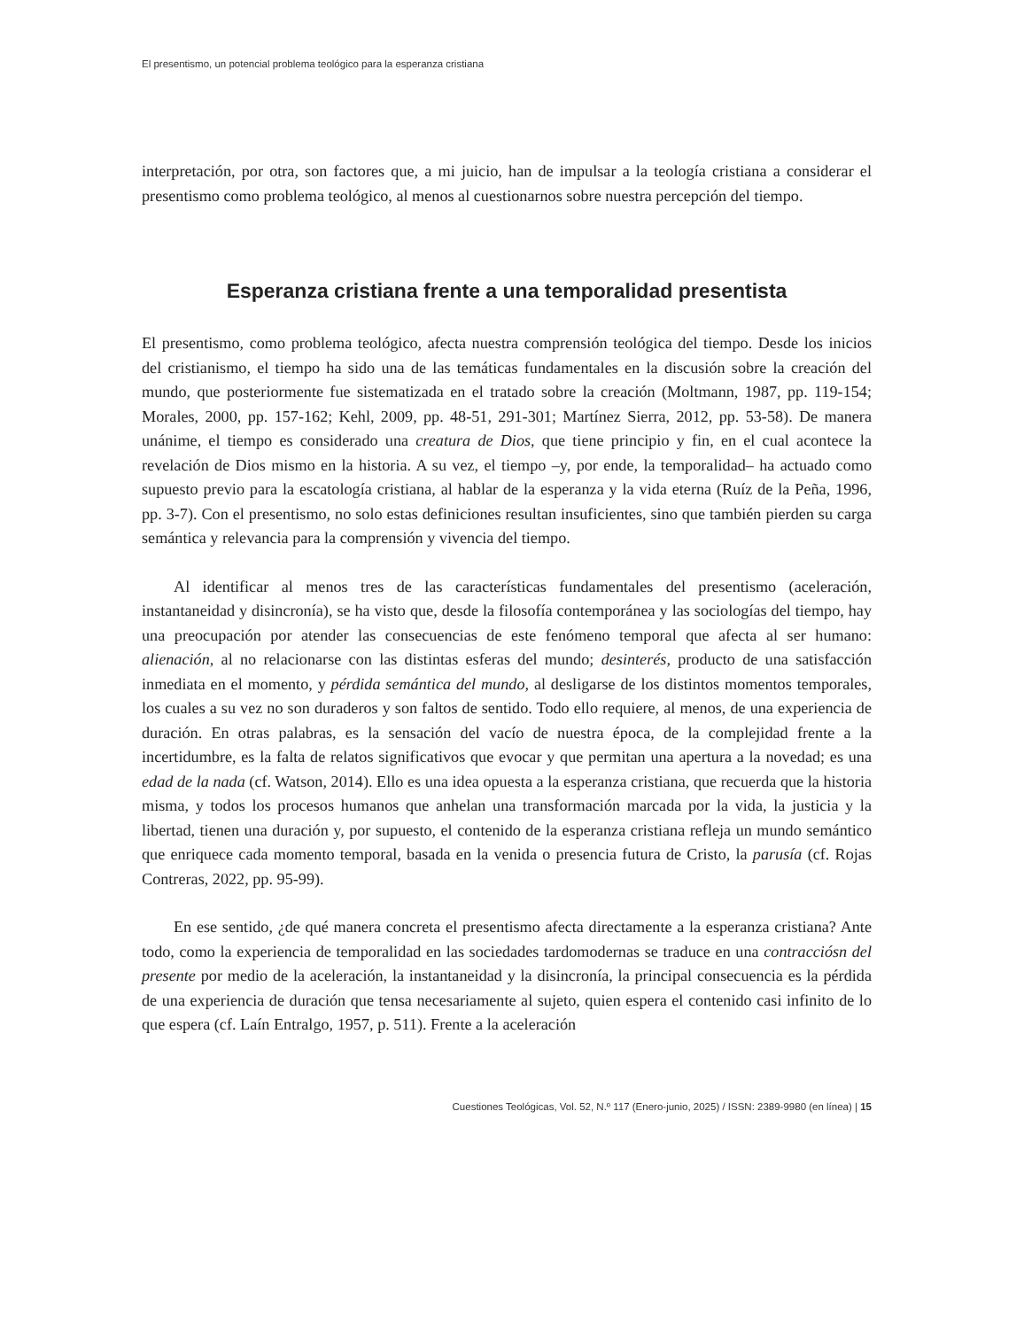El presentismo, un potencial problema teológico para la esperanza cristiana
interpretación, por otra, son factores que, a mi juicio, han de impulsar a la teología cristiana a considerar el presentismo como problema teológico, al menos al cuestionarnos sobre nuestra percepción del tiempo.
Esperanza cristiana frente a una temporalidad presentista
El presentismo, como problema teológico, afecta nuestra comprensión teológica del tiempo. Desde los inicios del cristianismo, el tiempo ha sido una de las temáticas fundamentales en la discusión sobre la creación del mundo, que posteriormente fue sistematizada en el tratado sobre la creación (Moltmann, 1987, pp. 119-154; Morales, 2000, pp. 157-162; Kehl, 2009, pp. 48-51, 291-301; Martínez Sierra, 2012, pp. 53-58). De manera unánime, el tiempo es considerado una creatura de Dios, que tiene principio y fin, en el cual acontece la revelación de Dios mismo en la historia. A su vez, el tiempo –y, por ende, la temporalidad– ha actuado como supuesto previo para la escatología cristiana, al hablar de la esperanza y la vida eterna (Ruíz de la Peña, 1996, pp. 3-7). Con el presentismo, no solo estas definiciones resultan insuficientes, sino que también pierden su carga semántica y relevancia para la comprensión y vivencia del tiempo.
Al identificar al menos tres de las características fundamentales del presentismo (aceleración, instantaneidad y disincronía), se ha visto que, desde la filosofía contemporánea y las sociologías del tiempo, hay una preocupación por atender las consecuencias de este fenómeno temporal que afecta al ser humano: alienación, al no relacionarse con las distintas esferas del mundo; desinterés, producto de una satisfacción inmediata en el momento, y pérdida semántica del mundo, al desligarse de los distintos momentos temporales, los cuales a su vez no son duraderos y son faltos de sentido. Todo ello requiere, al menos, de una experiencia de duración. En otras palabras, es la sensación del vacío de nuestra época, de la complejidad frente a la incertidumbre, es la falta de relatos significativos que evocar y que permitan una apertura a la novedad; es una edad de la nada (cf. Watson, 2014). Ello es una idea opuesta a la esperanza cristiana, que recuerda que la historia misma, y todos los procesos humanos que anhelan una transformación marcada por la vida, la justicia y la libertad, tienen una duración y, por supuesto, el contenido de la esperanza cristiana refleja un mundo semántico que enriquece cada momento temporal, basada en la venida o presencia futura de Cristo, la parusía (cf. Rojas Contreras, 2022, pp. 95-99).
En ese sentido, ¿de qué manera concreta el presentismo afecta directamente a la esperanza cristiana? Ante todo, como la experiencia de temporalidad en las sociedades tardomodernas se traduce en una contracciósn del presente por medio de la aceleración, la instantaneidad y la disincronía, la principal consecuencia es la pérdida de una experiencia de duración que tensa necesariamente al sujeto, quien espera el contenido casi infinito de lo que espera (cf. Laín Entralgo, 1957, p. 511). Frente a la aceleración
Cuestiones Teológicas, Vol. 52, N.º 117 (Enero-junio, 2025) / ISSN: 2389-9980 (en línea) | 15